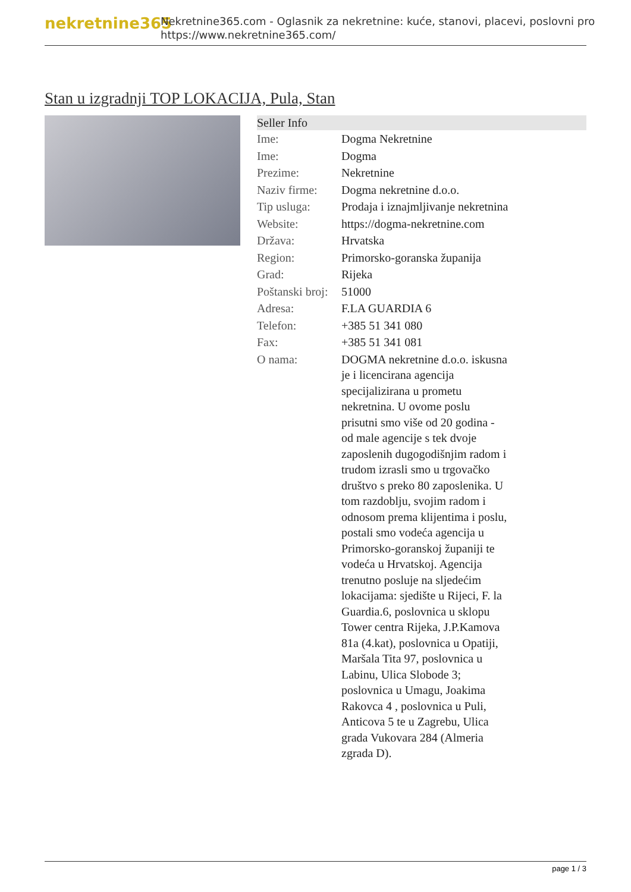nekretnine365
Nekretnine365.com - Oglasnik za nekretnine: kuće, stanovi, placevi, poslovni pro
https://www.nekretnine365.com/
Stan u izgradnji TOP LOKACIJA, Pula, Stan
| Seller Info | |
| --- | --- |
| Ime: | Dogma Nekretnine |
| Ime: | Dogma |
| Prezime: | Nekretnine |
| Naziv firme: | Dogma nekretnine d.o.o. |
| Tip usluga: | Prodaja i iznajmljivanje nekretnina |
| Website: | https://dogma-nekretnine.com |
| Država: | Hrvatska |
| Region: | Primorsko-goranska županija |
| Grad: | Rijeka |
| Poštanski broj: | 51000 |
| Adresa: | F.LA GUARDIA 6 |
| Telefon: | +385 51 341 080 |
| Fax: | +385 51 341 081 |
| O nama: | DOGMA nekretnine d.o.o. iskusna je i licencirana agencija specijalizirana u prometu nekretnina. U ovome poslu prisutni smo više od 20 godina - od male agencije s tek dvoje zaposlenih dugogodišnjim radom i trudom izrasli smo u trgovačko društvo s preko 80 zaposlenika. U tom razdoblju, svojim radom i odnosom prema klijentima i poslu, postali smo vodeća agencija u Primorsko-goranskoj županiji te vodeća u Hrvatskoj. Agencija trenutno posluje na sljedećim lokacijama: sjedište u Rijeci, F. la Guardia.6, poslovnica u sklopu Tower centra Rijeka, J.P.Kamova 81a (4.kat), poslovnica u Opatiji, Maršala Tita 97, poslovnica u Labinu, Ulica Slobode 3; poslovnica u Umagu, Joakima Rakovca 4 , poslovnica u Puli, Anticova 5 te u Zagrebu, Ulica grada Vukovara 284 (Almeria zgrada D). |
page 1 / 3